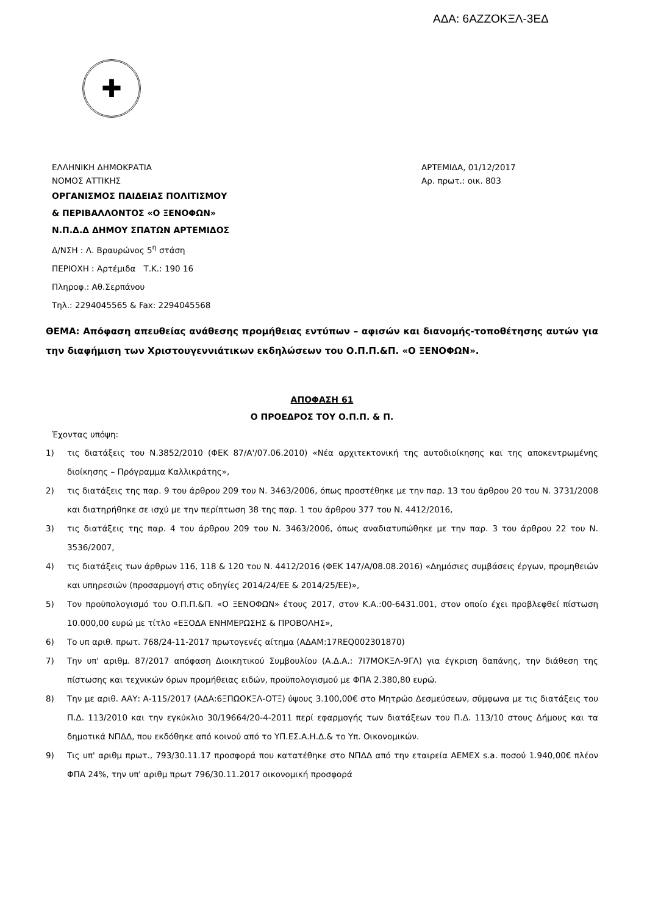ΑΔΑ: 6ΑΖΖΟΚΞΛ-3ΕΔ
✚
ΕΛΛΗΝΙΚΗ ΔΗΜΟΚΡΑΤΙΑ
ΝΟΜΟΣ ΑΤΤΙΚΗΣ
ΟΡΓΑΝΙΣΜΟΣ ΠΑΙΔΕΙΑΣ ΠΟΛΙΤΙΣΜΟΥ
& ΠΕΡΙΒΑΛΛΟΝΤΟΣ «Ο ΞΕΝΟΦΩΝ»
Ν.Π.Δ.Δ ΔΗΜΟΥ ΣΠΑΤΩΝ ΑΡΤΕΜΙΔΟΣ
Δ/ΝΣΗ : Λ. Βραυρώνος 5<sup>η</sup> στάση
ΠΕΡΙΟΧΗ : Αρτέμιδα Τ.Κ.: 190 16
Πληροφ.: Αθ.Σερπάνου
Τηλ.: 2294045565 & Fax: 2294045568
ΑΡΤΕΜΙΔΑ, 01/12/2017
Αρ. πρωτ.: οικ. 803
ΘΕΜΑ: Απόφαση απευθείας ανάθεσης προμήθειας εντύπων – αφισών και διανομής-τοποθέτησης αυτών για την διαφήμιση των Χριστουγεννιάτικων εκδηλώσεων του Ο.Π.Π.&Π. «Ο ΞΕΝΟΦΩΝ».
ΑΠΟΦΑΣΗ 61
Ο ΠΡΟΕΔΡΟΣ ΤΟΥ Ο.Π.Π. & Π.
Έχοντας υπόψη:
1) τις διατάξεις του Ν.3852/2010 (ΦΕΚ 87/Α'/07.06.2010) «Νέα αρχιτεκτονική της αυτοδιοίκησης και της αποκεντρωμένης διοίκησης – Πρόγραμμα Καλλικράτης»,
2) τις διατάξεις της παρ. 9 του άρθρου 209 του Ν. 3463/2006, όπως προστέθηκε με την παρ. 13 του άρθρου 20 του Ν. 3731/2008 και διατηρήθηκε σε ισχύ με την περίπτωση 38 της παρ. 1 του άρθρου 377 του Ν. 4412/2016,
3) τις διατάξεις της παρ. 4 του άρθρου 209 του Ν. 3463/2006, όπως αναδιατυπώθηκε με την παρ. 3 του άρθρου 22 του Ν. 3536/2007,
4) τις διατάξεις των άρθρων 116, 118 & 120 του Ν. 4412/2016 (ΦΕΚ 147/Α/08.08.2016) «Δημόσιες συμβάσεις έργων, προμηθειών και υπηρεσιών (προσαρμογή στις οδηγίες 2014/24/ΕΕ & 2014/25/ΕΕ)»,
5) Τον προϋπολογισμό του Ο.Π.Π.&Π. «Ο ΞΕΝΟΦΩΝ» έτους 2017, στον Κ.Α.:00-6431.001, στον οποίο έχει προβλεφθεί πίστωση 10.000,00 ευρώ με τίτλο «ΕΞΟΔΑ ΕΝΗΜΕΡΩΣΗΣ & ΠΡΟΒΟΛΗΣ»,
6) Το υπ αριθ. πρωτ. 768/24-11-2017 πρωτογενές αίτημα (ΑΔΑΜ:17REQ002301870)
7) Την υπ' αριθμ. 87/2017 απόφαση Διοικητικού Συμβουλίου (Α.Δ.Α.: 7Ι7ΜΟΚΞΛ-9ΓΛ) για έγκριση δαπάνης, την διάθεση της πίστωσης και τεχνικών όρων προμήθειας ειδών, προϋπολογισμού με ΦΠΑ 2.380,80 ευρώ.
8) Την με αριθ. ΑΑΥ: Α-115/2017 (ΑΔΑ:6ΞΠΩΟΚΞΛ-ΟΤΞ) ύψους 3.100,00€ στο Μητρώο Δεσμεύσεων, σύμφωνα με τις διατάξεις του Π.Δ. 113/2010 και την εγκύκλιο 30/19664/20-4-2011 περί εφαρμογής των διατάξεων του Π.Δ. 113/10 στους Δήμους και τα δημοτικά ΝΠΔΔ, που εκδόθηκε από κοινού από το ΥΠ.ΕΣ.Α.Η.Δ.& το Υπ. Οικονομικών.
9) Τις υπ' αριθμ πρωτ., 793/30.11.17 προσφορά που κατατέθηκε στο ΝΠΔΔ από την εταιρεία AEMEX s.a. ποσού 1.940,00€ πλέον ΦΠΑ 24%, την υπ' αριθμ πρωτ 796/30.11.2017 οικονομική προσφορά